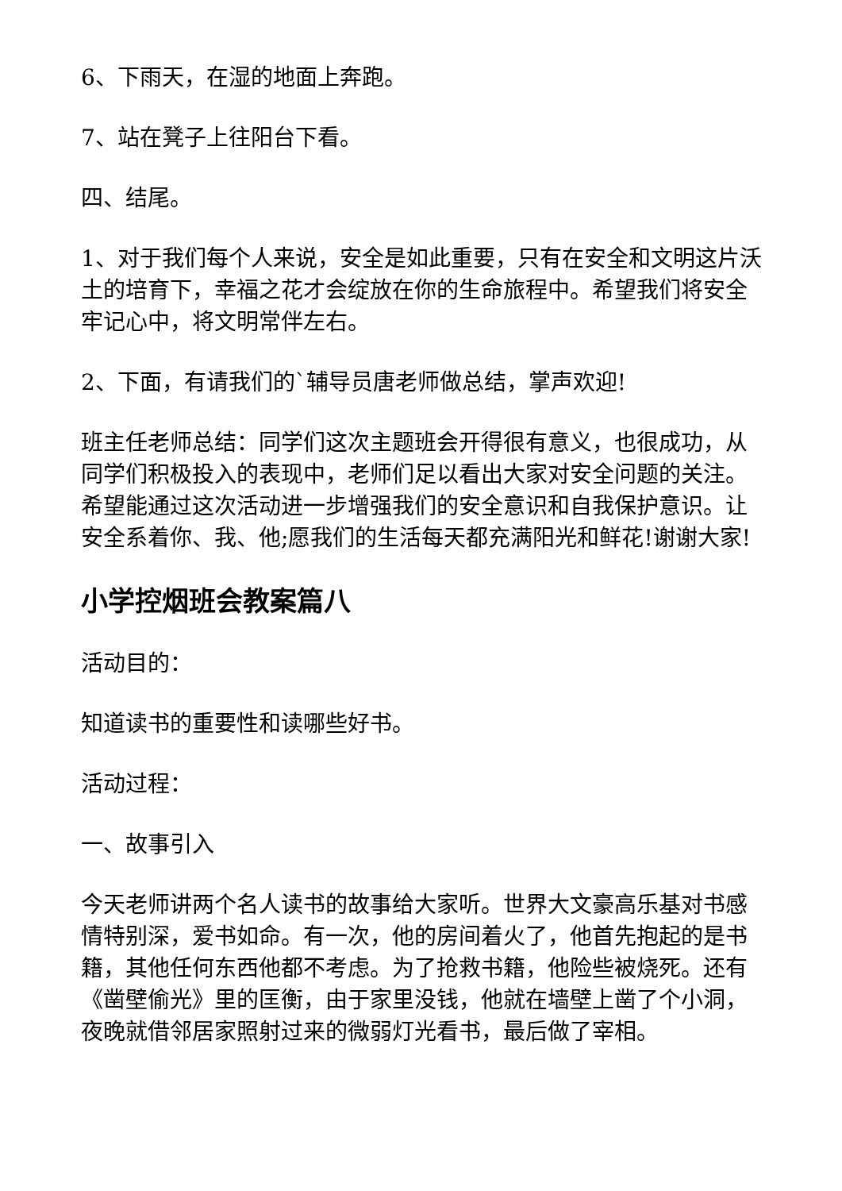6、下雨天，在湿的地面上奔跑。
7、站在凳子上往阳台下看。
四、结尾。
1、对于我们每个人来说，安全是如此重要，只有在安全和文明这片沃土的培育下，幸福之花才会绽放在你的生命旅程中。希望我们将安全牢记心中，将文明常伴左右。
2、下面，有请我们的`辅导员唐老师做总结，掌声欢迎!
班主任老师总结：同学们这次主题班会开得很有意义，也很成功，从同学们积极投入的表现中，老师们足以看出大家对安全问题的关注。希望能通过这次活动进一步增强我们的安全意识和自我保护意识。让安全系着你、我、他;愿我们的生活每天都充满阳光和鲜花!谢谢大家!
小学控烟班会教案篇八
活动目的：
知道读书的重要性和读哪些好书。
活动过程：
一、故事引入
今天老师讲两个名人读书的故事给大家听。世界大文豪高乐基对书感情特别深，爱书如命。有一次，他的房间着火了，他首先抱起的是书籍，其他任何东西他都不考虑。为了抢救书籍，他险些被烧死。还有《凿壁偷光》里的匡衡，由于家里没钱，他就在墙壁上凿了个小洞，夜晚就借邻居家照射过来的微弱灯光看书，最后做了宰相。